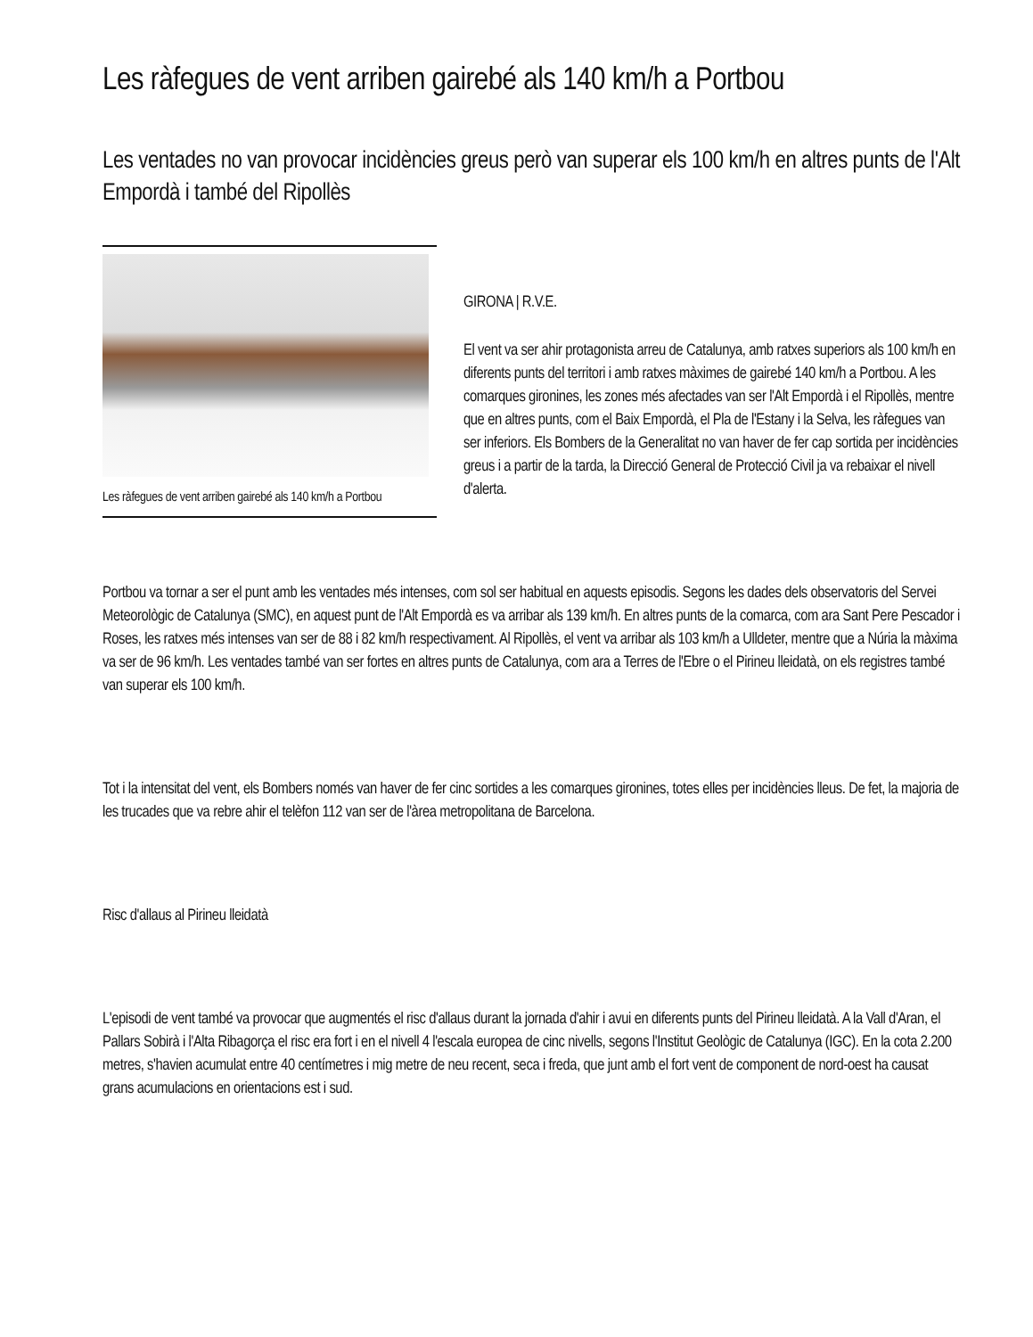Les ràfegues de vent arriben gairebé als 140 km/h a Portbou
Les ventades no van provocar incidències greus però van superar els 100 km/h en altres punts de l'Alt Empordà i també del Ripollès
Les ràfegues de vent arriben gairebé als 140 km/h a Portbou
GIRONA | R.V.E.
El vent va ser ahir protagonista arreu de Catalunya, amb ratxes superiors als 100 km/h en diferents punts del territori i amb ratxes màximes de gairebé 140 km/h a Portbou. A les comarques gironines, les zones més afectades van ser l'Alt Empordà i el Ripollès, mentre que en altres punts, com el Baix Empordà, el Pla de l'Estany i la Selva, les ràfegues van ser inferiors. Els Bombers de la Generalitat no van haver de fer cap sortida per incidències greus i a partir de la tarda, la Direcció General de Protecció Civil ja va rebaixar el nivell d'alerta.
Portbou va tornar a ser el punt amb les ventades més intenses, com sol ser habitual en aquests episodis. Segons les dades dels observatoris del Servei Meteorològic de Catalunya (SMC), en aquest punt de l'Alt Empordà es va arribar als 139 km/h. En altres punts de la comarca, com ara Sant Pere Pescador i Roses, les ratxes més intenses van ser de 88 i 82 km/h respectivament. Al Ripollès, el vent va arribar als 103 km/h a Ulldeter, mentre que a Núria la màxima va ser de 96 km/h. Les ventades també van ser fortes en altres punts de Catalunya, com ara a Terres de l'Ebre o el Pirineu lleidatà, on els registres també van superar els 100 km/h.
Tot i la intensitat del vent, els Bombers només van haver de fer cinc sortides a les comarques gironines, totes elles per incidències lleus. De fet, la majoria de les trucades que va rebre ahir el telèfon 112 van ser de l'àrea metropolitana de Barcelona.
Risc d'allaus al Pirineu lleidatà
L'episodi de vent també va provocar que augmentés el risc d'allaus durant la jornada d'ahir i avui en diferents punts del Pirineu lleidatà. A la Vall d'Aran, el Pallars Sobirà i l'Alta Ribagorça el risc era fort i en el nivell 4 l'escala europea de cinc nivells, segons l'Institut Geològic de Catalunya (IGC). En la cota 2.200 metres, s'havien acumulat entre 40 centímetres i mig metre de neu recent, seca i freda, que junt amb el fort vent de component de nord-oest ha causat grans acumulacions en orientacions est i sud.